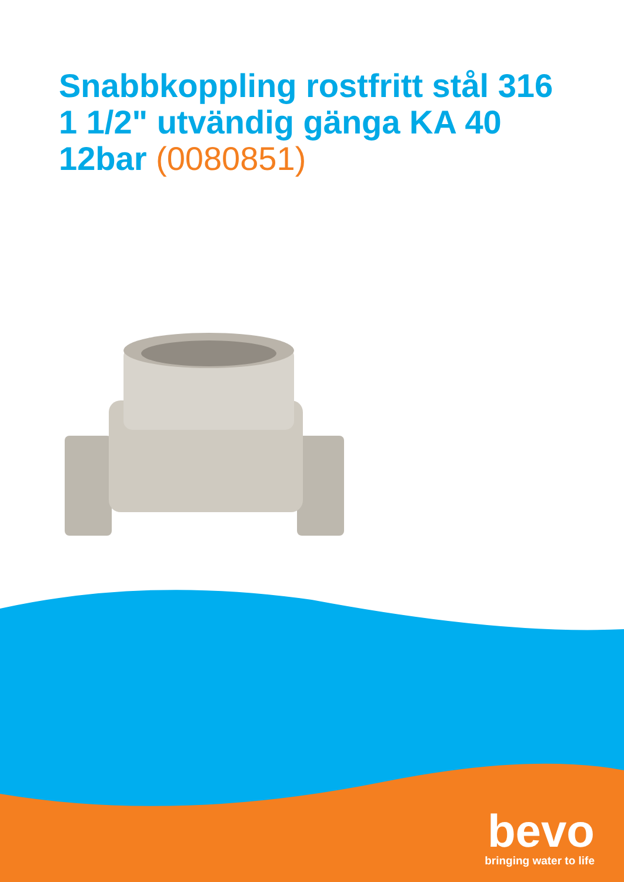Snabbkoppling rostfritt stål 316 1 1/2" utvändig gänga KA 40 12bar (0080851)
bevo
bringing water to life